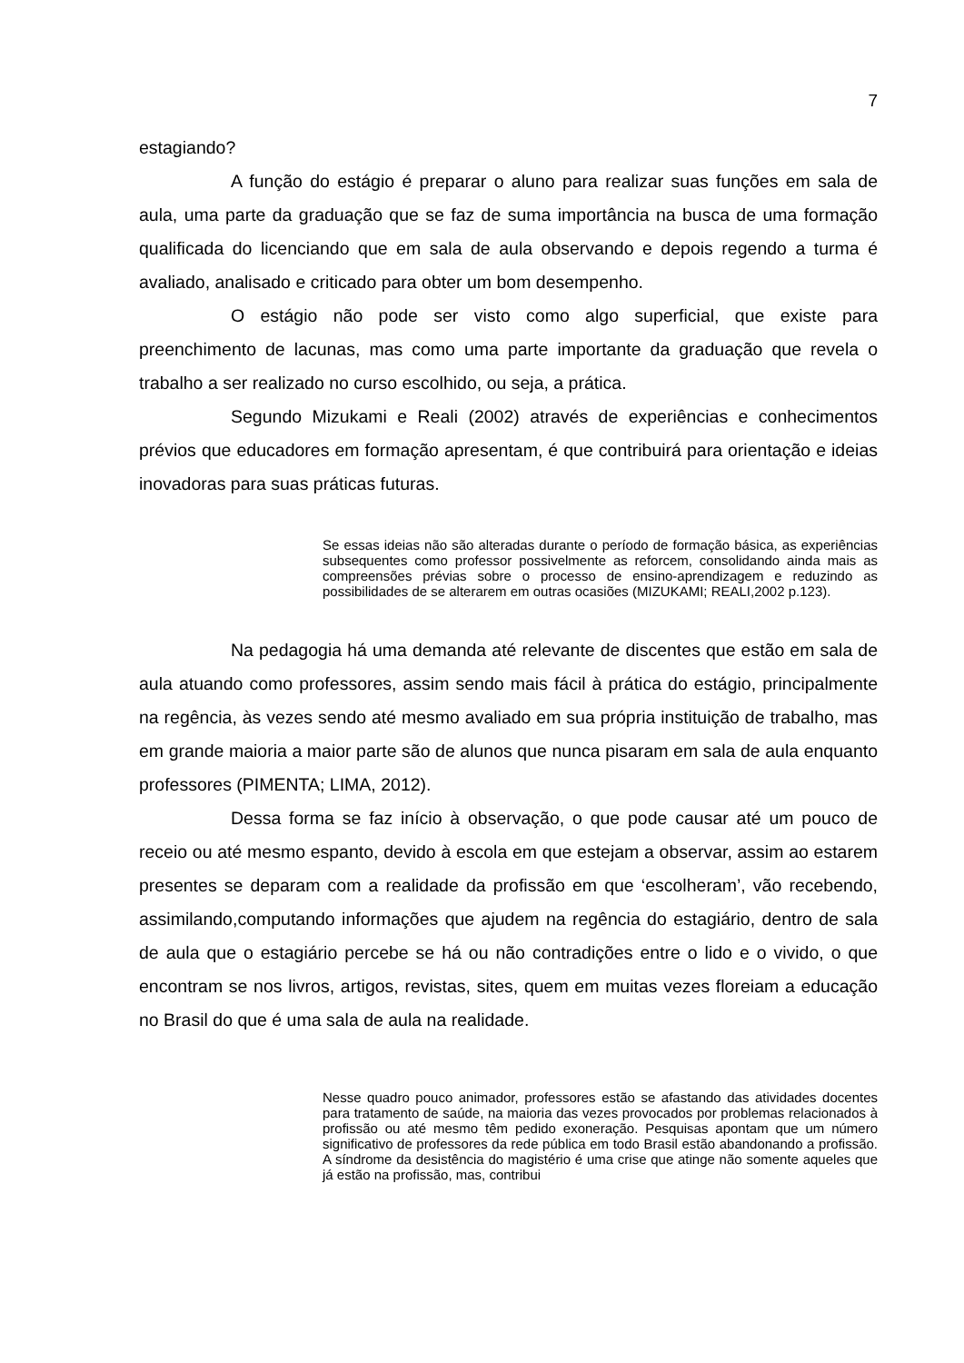7
estagiando?
A função do estágio é preparar o aluno para realizar suas funções em sala de aula, uma parte da graduação que se faz de suma importância na busca de uma formação qualificada do licenciando que em sala de aula observando e depois regendo a turma é avaliado, analisado e criticado para obter um bom desempenho.
O estágio não pode ser visto como algo superficial, que existe para preenchimento de lacunas, mas como uma parte importante da graduação que revela o trabalho a ser realizado no curso escolhido, ou seja, a prática.
Segundo Mizukami e Reali (2002) através de experiências e conhecimentos prévios que educadores em formação apresentam, é que contribuirá para orientação e ideias inovadoras para suas práticas futuras.
Se essas ideias não são alteradas durante o período de formação básica, as experiências subsequentes como professor possivelmente as reforcem, consolidando ainda mais as compreensões prévias sobre o processo de ensino-aprendizagem e reduzindo as possibilidades de se alterarem em outras ocasiões (MIZUKAMI; REALI,2002 p.123).
Na pedagogia há uma demanda até relevante de discentes que estão em sala de aula atuando como professores, assim sendo mais fácil à prática do estágio, principalmente na regência, às vezes sendo até mesmo avaliado em sua própria instituição de trabalho, mas em grande maioria a maior parte são de alunos que nunca pisaram em sala de aula enquanto professores (PIMENTA; LIMA, 2012).
Dessa forma se faz início à observação, o que pode causar até um pouco de receio ou até mesmo espanto, devido à escola em que estejam a observar, assim ao estarem presentes se deparam com a realidade da profissão em que ‘escolheram’, vão recebendo, assimilando,computando informações que ajudem na regência do estagiário, dentro de sala de aula que o estagiário percebe se há ou não contradições entre o lido e o vivido, o que encontram se nos livros, artigos, revistas, sites, quem em muitas vezes floreiam a educação no Brasil do que é uma sala de aula na realidade.
Nesse quadro pouco animador, professores estão se afastando das atividades docentes para tratamento de saúde, na maioria das vezes provocados por problemas relacionados à profissão ou até mesmo têm pedido exoneração. Pesquisas apontam que um número significativo de professores da rede pública em todo Brasil estão abandonando a profissão. A síndrome da desistência do magistério é uma crise que atinge não somente aqueles que já estão na profissão, mas, contribui